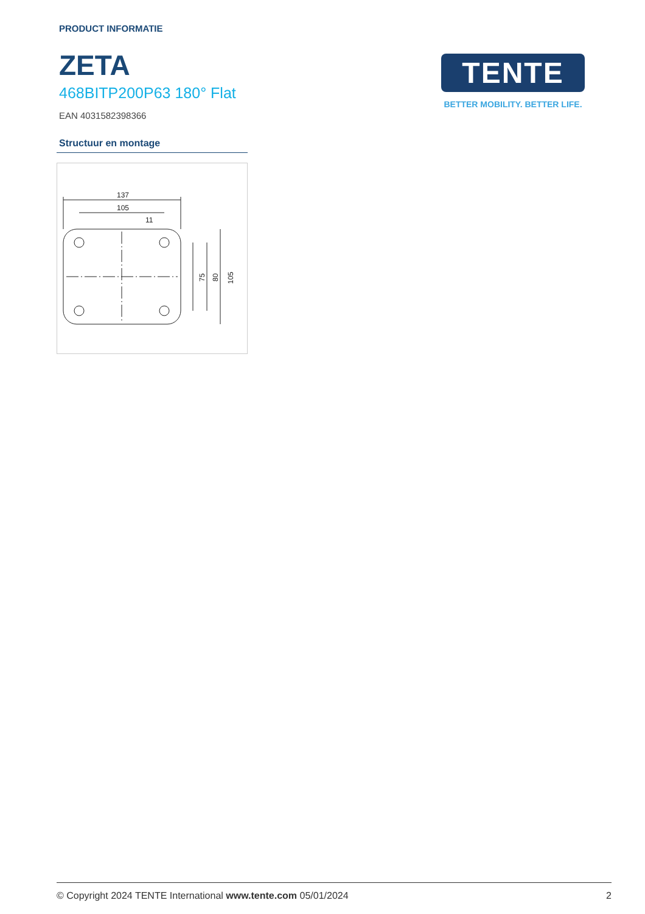PRODUCT INFORMATIE
ZETA
468BITP200P63 180° Flat
EAN 4031582398366
Structuur en montage
137
105
11
75
80
105
TENTE
BETTER MOBILITY. BETTER LIFE.
© Copyright 2024 TENTE International www.tente.com 05/01/2024 2